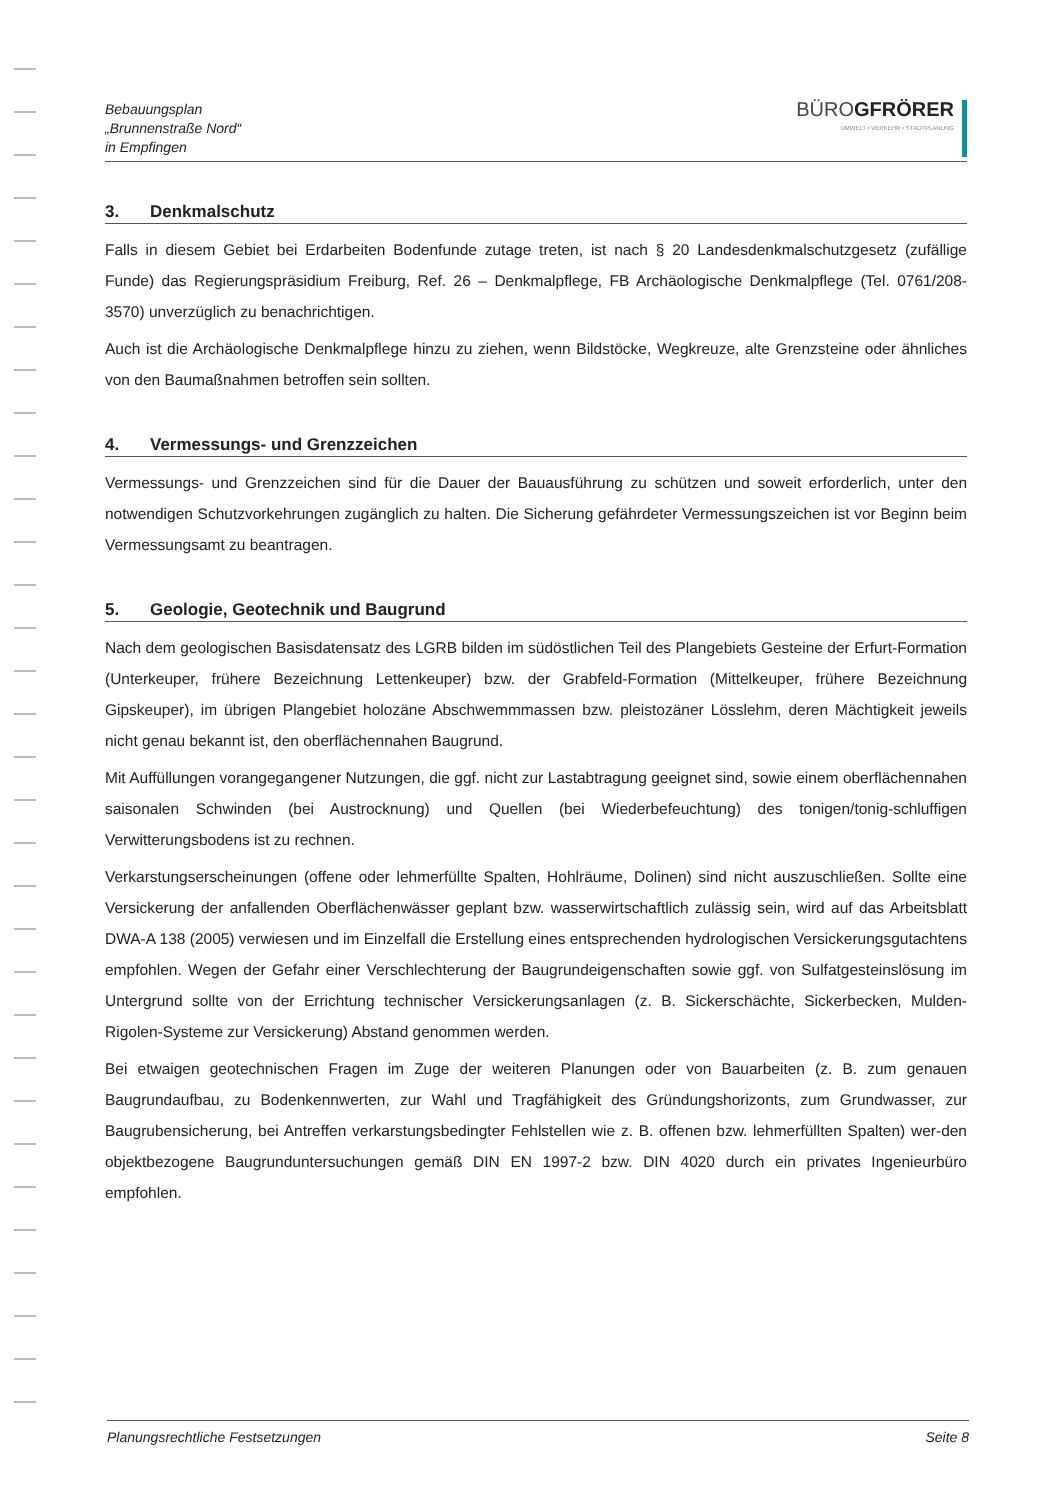Bebauungsplan
„Brunnenstraße Nord“
in Empfingen
BÜROGFRÖRER
UMWELT • VERKEHR • STADTPLANUNG
3. Denkmalschutz
Falls in diesem Gebiet bei Erdarbeiten Bodenfunde zutage treten, ist nach § 20 Landesdenkmalschutzgesetz (zufällige Funde) das Regierungspräsidium Freiburg, Ref. 26 – Denkmalpflege, FB Archäologische Denkmalpflege (Tel. 0761/208-3570) unverzüglich zu benachrichtigen.
Auch ist die Archäologische Denkmalpflege hinzu zu ziehen, wenn Bildstöcke, Wegkreuze, alte Grenzsteine oder ähnliches von den Baumaßnahmen betroffen sein sollten.
4. Vermessungs- und Grenzzeichen
Vermessungs- und Grenzzeichen sind für die Dauer der Bauausführung zu schützen und soweit erforderlich, unter den notwendigen Schutzvorkehrungen zugänglich zu halten. Die Sicherung gefährdeter Vermessungszeichen ist vor Beginn beim Vermessungsamt zu beantragen.
5. Geologie, Geotechnik und Baugrund
Nach dem geologischen Basisdatensatz des LGRB bilden im südöstlichen Teil des Plangebiets Gesteine der Erfurt-Formation (Unterkeuper, frühere Bezeichnung Lettenkeuper) bzw. der Grabfeld-Formation (Mittelkeuper, frühere Bezeichnung Gipskeuper), im übrigen Plangebiet holozäne Abschwemmmassen bzw. pleistozäner Lösslehm, deren Mächtigkeit jeweils nicht genau bekannt ist, den oberflächennahen Baugrund.
Mit Auffüllungen vorangegangener Nutzungen, die ggf. nicht zur Lastabtragung geeignet sind, sowie einem oberflächennahen saisonalen Schwinden (bei Austrocknung) und Quellen (bei Wiederbefeuchtung) des tonigen/tonig-schluffigen Verwitterungsbodens ist zu rechnen.
Verkarstungserscheinungen (offene oder lehmerfüllte Spalten, Hohlräume, Dolinen) sind nicht auszuschließen. Sollte eine Versickerung der anfallenden Oberflächenwässer geplant bzw. wasserwirtschaftlich zulässig sein, wird auf das Arbeitsblatt DWA-A 138 (2005) verwiesen und im Einzelfall die Erstellung eines entsprechenden hydrologischen Versickerungsgutachtens empfohlen. Wegen der Gefahr einer Verschlechterung der Baugrundeigenschaften sowie ggf. von Sulfatgesteinslösung im Untergrund sollte von der Errichtung technischer Versickerungsanlagen (z. B. Sickerschächte, Sickerbecken, Mulden-Rigolen-Systeme zur Versickerung) Abstand genommen werden.
Bei etwaigen geotechnischen Fragen im Zuge der weiteren Planungen oder von Bauarbeiten (z. B. zum genauen Baugrundaufbau, zu Bodenkennwerten, zur Wahl und Tragfähigkeit des Gründungshorizonts, zum Grundwasser, zur Baugrubensicherung, bei Antreffen verkarstungsbedingter Fehlstellen wie z. B. offenen bzw. lehmerfüllten Spalten) wer-den objektbezogene Baugrunduntersuchungen gemäß DIN EN 1997-2 bzw. DIN 4020 durch ein privates Ingenieurbüro empfohlen.
Planungsrechtliche Festsetzungen Seite 8